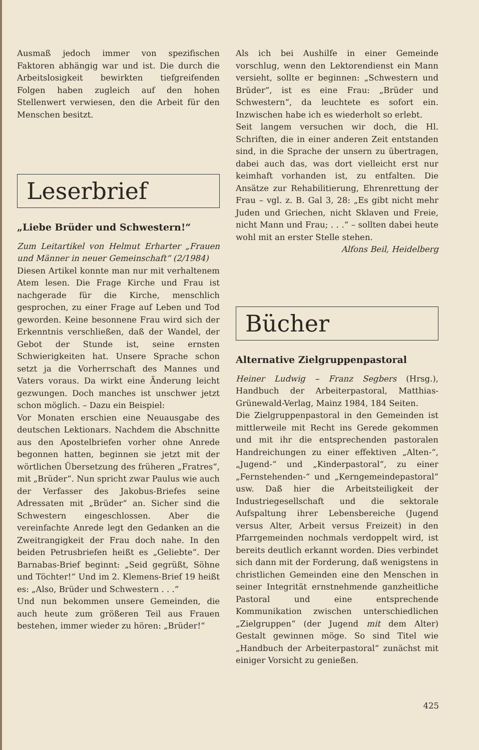Ausmaß jedoch immer von spezifischen Faktoren abhängig war und ist. Die durch die Arbeitslosigkeit bewirkten tiefgreifenden Folgen haben zugleich auf den hohen Stellenwert verwiesen, den die Arbeit für den Menschen besitzt.
Leserbrief
„Liebe Brüder und Schwestern!“
Zum Leitartikel von Helmut Erharter „Frauen und Männer in neuer Gemeinschaft“ (2/1984)
Diesen Artikel konnte man nur mit verhaltenem Atem lesen. Die Frage Kirche und Frau ist nachgerade für die Kirche, menschlich gesprochen, zu einer Frage auf Leben und Tod geworden. Keine besonnene Frau wird sich der Erkenntnis verschließen, daß der Wandel, der Gebot der Stunde ist, seine ernsten Schwierigkeiten hat. Unsere Sprache schon setzt ja die Vorherrschaft des Mannes und Vaters voraus. Da wirkt eine Änderung leicht gezwungen. Doch manches ist unschwer jetzt schon möglich. – Dazu ein Beispiel:
Vor Monaten erschien eine Neuausgabe des deutschen Lektionars. Nachdem die Abschnitte aus den Apostelbriefen vorher ohne Anrede begonnen hatten, beginnen sie jetzt mit der wörtlichen Übersetzung des früheren „Fratres“, mit „Brüder“. Nun spricht zwar Paulus wie auch der Verfasser des Jakobus-Briefes seine Adressaten mit „Brüder“ an. Sicher sind die Schwestern eingeschlossen. Aber die vereinfachte Anrede legt den Gedanken an die Zweitrangigkeit der Frau doch nahe. In den beiden Petrusbriefen heißt es „Geliebte“. Der Barnabas-Brief beginnt: „Seid gegrüßt, Söhne und Töchter!“ Und im 2. Klemens-Brief 19 heißt es: „Also, Brüder und Schwestern . . .“
Und nun bekommen unsere Gemeinden, die auch heute zum größeren Teil aus Frauen bestehen, immer wieder zu hören: „Brüder!“
Als ich bei Aushilfe in einer Gemeinde vorschlug, wenn den Lektorendienst ein Mann versieht, sollte er beginnen: „Schwestern und Brüder“, ist es eine Frau: „Brüder und Schwestern“, da leuchtete es sofort ein. Inzwischen habe ich es wiederholt so erlebt.
Seit langem versuchen wir doch, die Hl. Schriften, die in einer anderen Zeit entstanden sind, in die Sprache der unsern zu übertragen, dabei auch das, was dort vielleicht erst nur keimhaft vorhanden ist, zu entfalten. Die Ansätze zur Rehabilitierung, Ehrenrettung der Frau – vgl. z. B. Gal 3, 28: „Es gibt nicht mehr Juden und Griechen, nicht Sklaven und Freie, nicht Mann und Frau; . . .“ – sollten dabei heute wohl mit an erster Stelle stehen. Alfons Beil, Heidelberg
Bücher
Alternative Zielgruppenpastoral
Heiner Ludwig – Franz Segbers (Hrsg.), Handbuch der Arbeiterpastoral, Matthias-Grünewald-Verlag, Mainz 1984, 184 Seiten.
Die Zielgruppenpastoral in den Gemeinden ist mittlerweile mit Recht ins Gerede gekommen und mit ihr die entsprechenden pastoralen Handreichungen zu einer effektiven „Alten-“, „Jugend-“ und „Kinderpastoral“, zu einer „Fernstehenden-“ und „Kerngemeindepastoral“ usw. Daß hier die Arbeitsteiligkeit der Industriegesellschaft und die sektorale Aufspaltung ihrer Lebensbereiche (Jugend versus Alter, Arbeit versus Freizeit) in den Pfarrgemeinden nochmals verdoppelt wird, ist bereits deutlich erkannt worden. Dies verbindet sich dann mit der Forderung, daß wenigstens in christlichen Gemeinden eine den Menschen in seiner Integrität ernstnehmende ganzheitliche Pastoral und eine entsprechende Kommunikation zwischen unterschiedlichen „Zielgruppen“ (der Jugend mit dem Alter) Gestalt gewinnen möge. So sind Titel wie „Handbuch der Arbeiterpastoral“ zunächst mit einiger Vorsicht zu genießen.
425